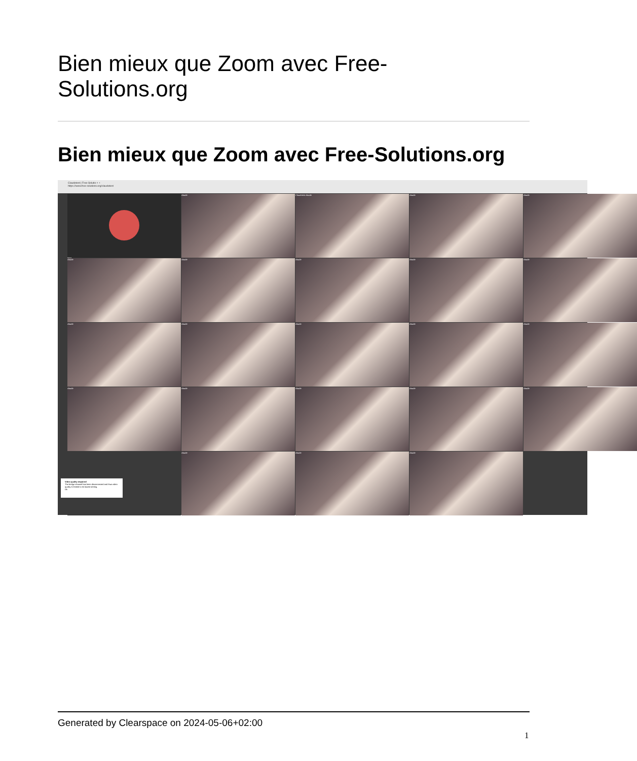Bien mieux que Zoom avec Free-
Solutions.org
Bien mieux que Zoom avec Free-Solutions.org
Claudetest | Free-Solutio × +
https://www.free-solutions.org/claudetest
(Me)
claude
Claudetest claude
claude
claude
claude
claude
claude
claude
claude
claude
claude
claude
claude
claude
claude
claude
claude
claude
claude
claude
claude
claude
Video quality impaired
The bridge channel has been disconnected and thus video quality is limited to its lowest setting.
Ok
Generated by Clearspace on 2024-05-06+02:00
1